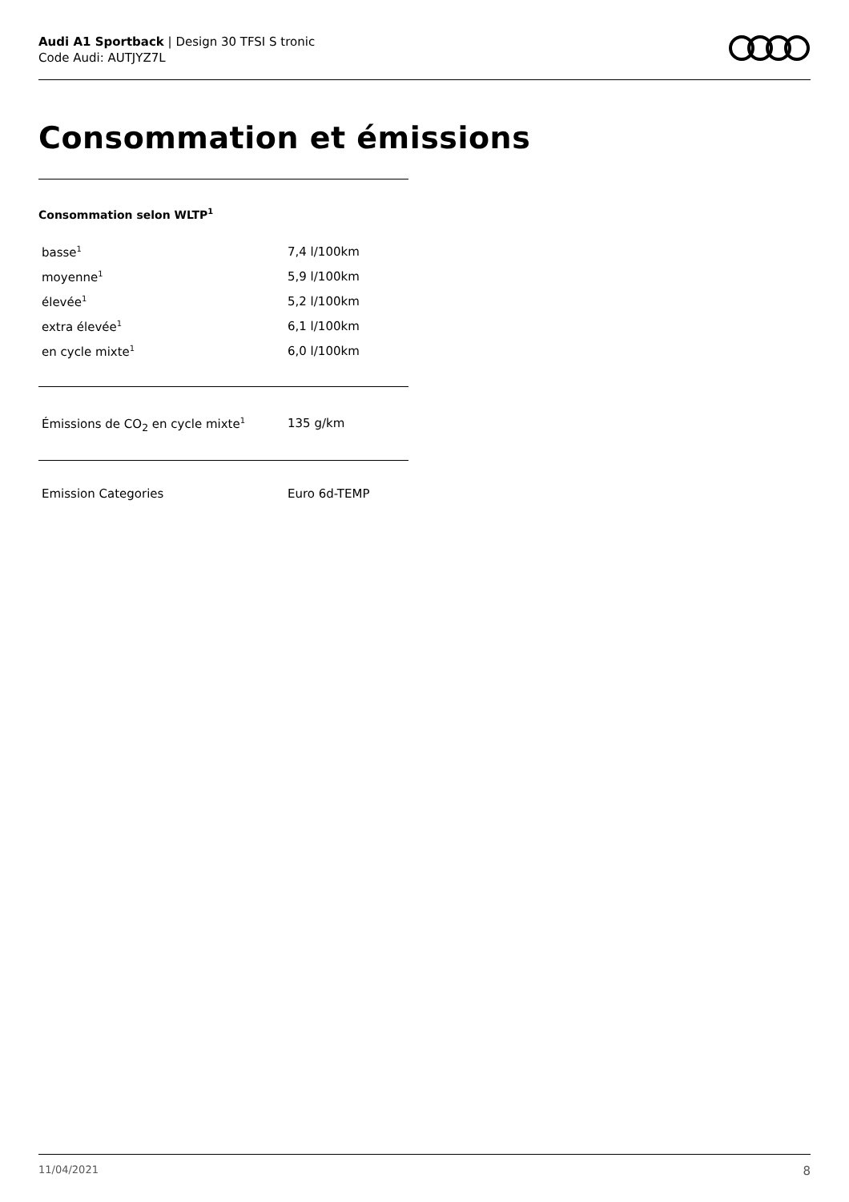Audi A1 Sportback | Design 30 TFSI S tronic
Code Audi: AUTJYZ7L
Consommation et émissions
Consommation selon WLTP<sup>1</sup>
| basse<sup>1</sup> | 7,4 l/100km |
| moyenne<sup>1</sup> | 5,9 l/100km |
| élevée<sup>1</sup> | 5,2 l/100km |
| extra élevée<sup>1</sup> | 6,1 l/100km |
| en cycle mixte<sup>1</sup> | 6,0 l/100km |
| Émissions de CO<sub>2</sub> en cycle mixte<sup>1</sup> | 135 g/km |
| Emission Categories | Euro 6d-TEMP |
11/04/2021 8